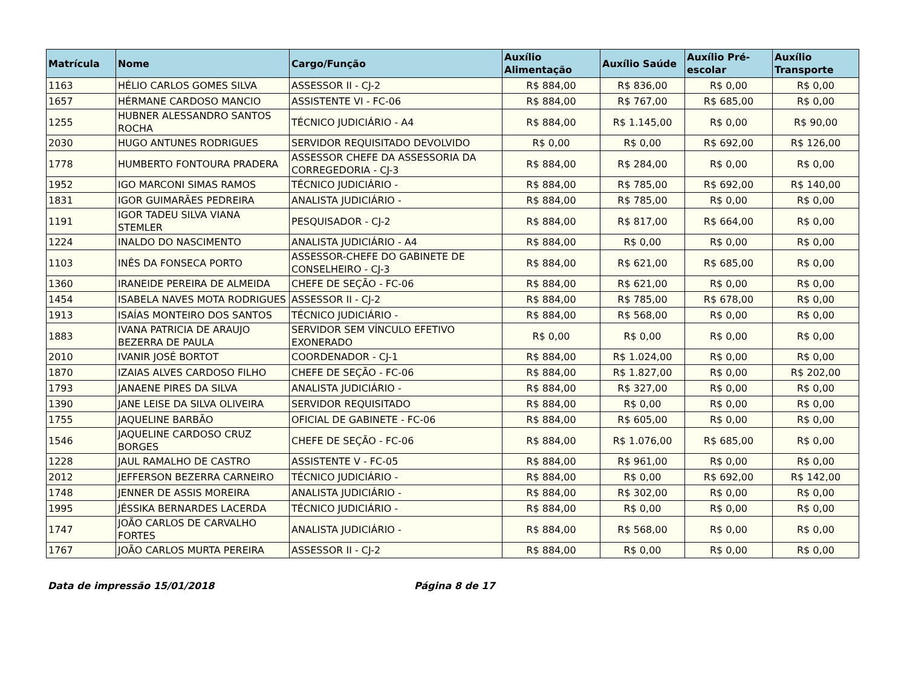| Matrícula | Nome | Cargo/Função | Auxílio Alimentação | Auxílio Saúde | Auxílio Pré-escolar | Auxílio Transporte |
| --- | --- | --- | --- | --- | --- | --- |
| 1163 | HÉLIO CARLOS GOMES SILVA | ASSESSOR II - CJ-2 | R$ 884,00 | R$ 836,00 | R$ 0,00 | R$ 0,00 |
| 1657 | HÉRMANE CARDOSO MANCIO | ASSISTENTE VI - FC-06 | R$ 884,00 | R$ 767,00 | R$ 685,00 | R$ 0,00 |
| 1255 | HUBNER ALESSANDRO SANTOS ROCHA | TÉCNICO JUDICIÁRIO - A4 | R$ 884,00 | R$ 1.145,00 | R$ 0,00 | R$ 90,00 |
| 2030 | HUGO ANTUNES RODRIGUES | SERVIDOR REQUISITADO DEVOLVIDO | R$ 0,00 | R$ 0,00 | R$ 692,00 | R$ 126,00 |
| 1778 | HUMBERTO FONTOURA PRADERA | ASSESSOR CHEFE DA ASSESSORIA DA CORREGEDORIA - CJ-3 | R$ 884,00 | R$ 284,00 | R$ 0,00 | R$ 0,00 |
| 1952 | IGO MARCONI SIMAS RAMOS | TÉCNICO JUDICIÁRIO - | R$ 884,00 | R$ 785,00 | R$ 692,00 | R$ 140,00 |
| 1831 | IGOR GUIMARÃES PEDREIRA | ANALISTA JUDICIÁRIO - | R$ 884,00 | R$ 785,00 | R$ 0,00 | R$ 0,00 |
| 1191 | IGOR TADEU SILVA VIANA STEMLER | PESQUISADOR - CJ-2 | R$ 884,00 | R$ 817,00 | R$ 664,00 | R$ 0,00 |
| 1224 | INALDO DO NASCIMENTO | ANALISTA JUDICIÁRIO - A4 | R$ 884,00 | R$ 0,00 | R$ 0,00 | R$ 0,00 |
| 1103 | INÊS DA FONSECA PORTO | ASSESSOR-CHEFE DO GABINETE DE CONSELHEIRO - CJ-3 | R$ 884,00 | R$ 621,00 | R$ 685,00 | R$ 0,00 |
| 1360 | IRANEIDE PEREIRA DE ALMEIDA | CHEFE DE SEÇÃO - FC-06 | R$ 884,00 | R$ 621,00 | R$ 0,00 | R$ 0,00 |
| 1454 | ISABELA NAVES MOTA RODRIGUES | ASSESSOR II - CJ-2 | R$ 884,00 | R$ 785,00 | R$ 678,00 | R$ 0,00 |
| 1913 | ISAÍAS MONTEIRO DOS SANTOS | TÉCNICO JUDICIÁRIO - | R$ 884,00 | R$ 568,00 | R$ 0,00 | R$ 0,00 |
| 1883 | IVANA PATRICIA DE ARAUJO BEZERRA DE PAULA | SERVIDOR SEM VÍNCULO EFETIVO EXONERADO | R$ 0,00 | R$ 0,00 | R$ 0,00 | R$ 0,00 |
| 2010 | IVANIR JOSÉ BORTOT | COORDENADOR - CJ-1 | R$ 884,00 | R$ 1.024,00 | R$ 0,00 | R$ 0,00 |
| 1870 | IZAIAS ALVES CARDOSO FILHO | CHEFE DE SEÇÃO - FC-06 | R$ 884,00 | R$ 1.827,00 | R$ 0,00 | R$ 202,00 |
| 1793 | JANAENE PIRES DA SILVA | ANALISTA JUDICIÁRIO - | R$ 884,00 | R$ 327,00 | R$ 0,00 | R$ 0,00 |
| 1390 | JANE LEISE DA SILVA OLIVEIRA | SERVIDOR REQUISITADO | R$ 884,00 | R$ 0,00 | R$ 0,00 | R$ 0,00 |
| 1755 | JAQUELINE BARBÃO | OFICIAL DE GABINETE - FC-06 | R$ 884,00 | R$ 605,00 | R$ 0,00 | R$ 0,00 |
| 1546 | JAQUELINE CARDOSO CRUZ BORGES | CHEFE DE SEÇÃO - FC-06 | R$ 884,00 | R$ 1.076,00 | R$ 685,00 | R$ 0,00 |
| 1228 | JAUL RAMALHO DE CASTRO | ASSISTENTE V - FC-05 | R$ 884,00 | R$ 961,00 | R$ 0,00 | R$ 0,00 |
| 2012 | JEFFERSON BEZERRA CARNEIRO | TÉCNICO JUDICIÁRIO - | R$ 884,00 | R$ 0,00 | R$ 692,00 | R$ 142,00 |
| 1748 | JENNER DE ASSIS MOREIRA | ANALISTA JUDICIÁRIO - | R$ 884,00 | R$ 302,00 | R$ 0,00 | R$ 0,00 |
| 1995 | JÉSSIKA BERNARDES LACERDA | TÉCNICO JUDICIÁRIO - | R$ 884,00 | R$ 0,00 | R$ 0,00 | R$ 0,00 |
| 1747 | JOÃO CARLOS DE CARVALHO FORTES | ANALISTA JUDICIÁRIO - | R$ 884,00 | R$ 568,00 | R$ 0,00 | R$ 0,00 |
| 1767 | JOÃO CARLOS MURTA PEREIRA | ASSESSOR II - CJ-2 | R$ 884,00 | R$ 0,00 | R$ 0,00 | R$ 0,00 |
Data de impressão 15/01/2018 Página 8 de 17